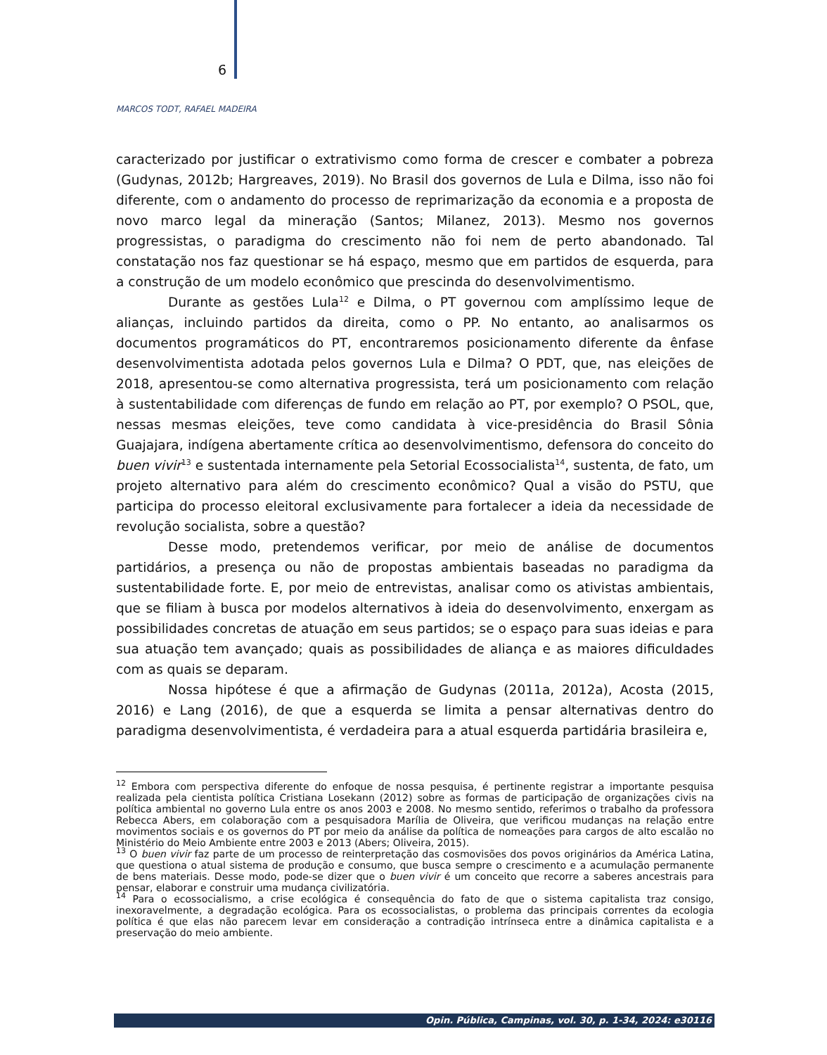6
MARCOS TODT, RAFAEL MADEIRA
caracterizado por justificar o extrativismo como forma de crescer e combater a pobreza (Gudynas, 2012b; Hargreaves, 2019). No Brasil dos governos de Lula e Dilma, isso não foi diferente, com o andamento do processo de reprimarização da economia e a proposta de novo marco legal da mineração (Santos; Milanez, 2013). Mesmo nos governos progressistas, o paradigma do crescimento não foi nem de perto abandonado. Tal constatação nos faz questionar se há espaço, mesmo que em partidos de esquerda, para a construção de um modelo econômico que prescinda do desenvolvimentismo.
Durante as gestões Lula<sup>12</sup> e Dilma, o PT governou com amplíssimo leque de alianças, incluindo partidos da direita, como o PP. No entanto, ao analisarmos os documentos programáticos do PT, encontraremos posicionamento diferente da ênfase desenvolvimentista adotada pelos governos Lula e Dilma? O PDT, que, nas eleições de 2018, apresentou-se como alternativa progressista, terá um posicionamento com relação à sustentabilidade com diferenças de fundo em relação ao PT, por exemplo? O PSOL, que, nessas mesmas eleições, teve como candidata à vice-presidência do Brasil Sônia Guajajara, indígena abertamente crítica ao desenvolvimentismo, defensora do conceito do buen vivir<sup>13</sup> e sustentada internamente pela Setorial Ecossocialista<sup>14</sup>, sustenta, de fato, um projeto alternativo para além do crescimento econômico? Qual a visão do PSTU, que participa do processo eleitoral exclusivamente para fortalecer a ideia da necessidade de revolução socialista, sobre a questão?
Desse modo, pretendemos verificar, por meio de análise de documentos partidários, a presença ou não de propostas ambientais baseadas no paradigma da sustentabilidade forte. E, por meio de entrevistas, analisar como os ativistas ambientais, que se filiam à busca por modelos alternativos à ideia do desenvolvimento, enxergam as possibilidades concretas de atuação em seus partidos; se o espaço para suas ideias e para sua atuação tem avançado; quais as possibilidades de aliança e as maiores dificuldades com as quais se deparam.
Nossa hipótese é que a afirmação de Gudynas (2011a, 2012a), Acosta (2015, 2016) e Lang (2016), de que a esquerda se limita a pensar alternativas dentro do paradigma desenvolvimentista, é verdadeira para a atual esquerda partidária brasileira e,
<sup>12</sup> Embora com perspectiva diferente do enfoque de nossa pesquisa, é pertinente registrar a importante pesquisa realizada pela cientista política Cristiana Losekann (2012) sobre as formas de participação de organizações civis na política ambiental no governo Lula entre os anos 2003 e 2008. No mesmo sentido, referimos o trabalho da professora Rebecca Abers, em colaboração com a pesquisadora Marília de Oliveira, que verificou mudanças na relação entre movimentos sociais e os governos do PT por meio da análise da política de nomeações para cargos de alto escalão no Ministério do Meio Ambiente entre 2003 e 2013 (Abers; Oliveira, 2015).
<sup>13</sup> O buen vivir faz parte de um processo de reinterpretação das cosmovisões dos povos originários da América Latina, que questiona o atual sistema de produção e consumo, que busca sempre o crescimento e a acumulação permanente de bens materiais. Desse modo, pode-se dizer que o buen vivir é um conceito que recorre a saberes ancestrais para pensar, elaborar e construir uma mudança civilizatória.
<sup>14</sup> Para o ecossocialismo, a crise ecológica é consequência do fato de que o sistema capitalista traz consigo, inexoravelmente, a degradação ecológica. Para os ecossocialistas, o problema das principais correntes da ecologia política é que elas não parecem levar em consideração a contradição intrínseca entre a dinâmica capitalista e a preservação do meio ambiente.
Opin. Pública, Campinas, vol. 30, p. 1-34, 2024: e30116